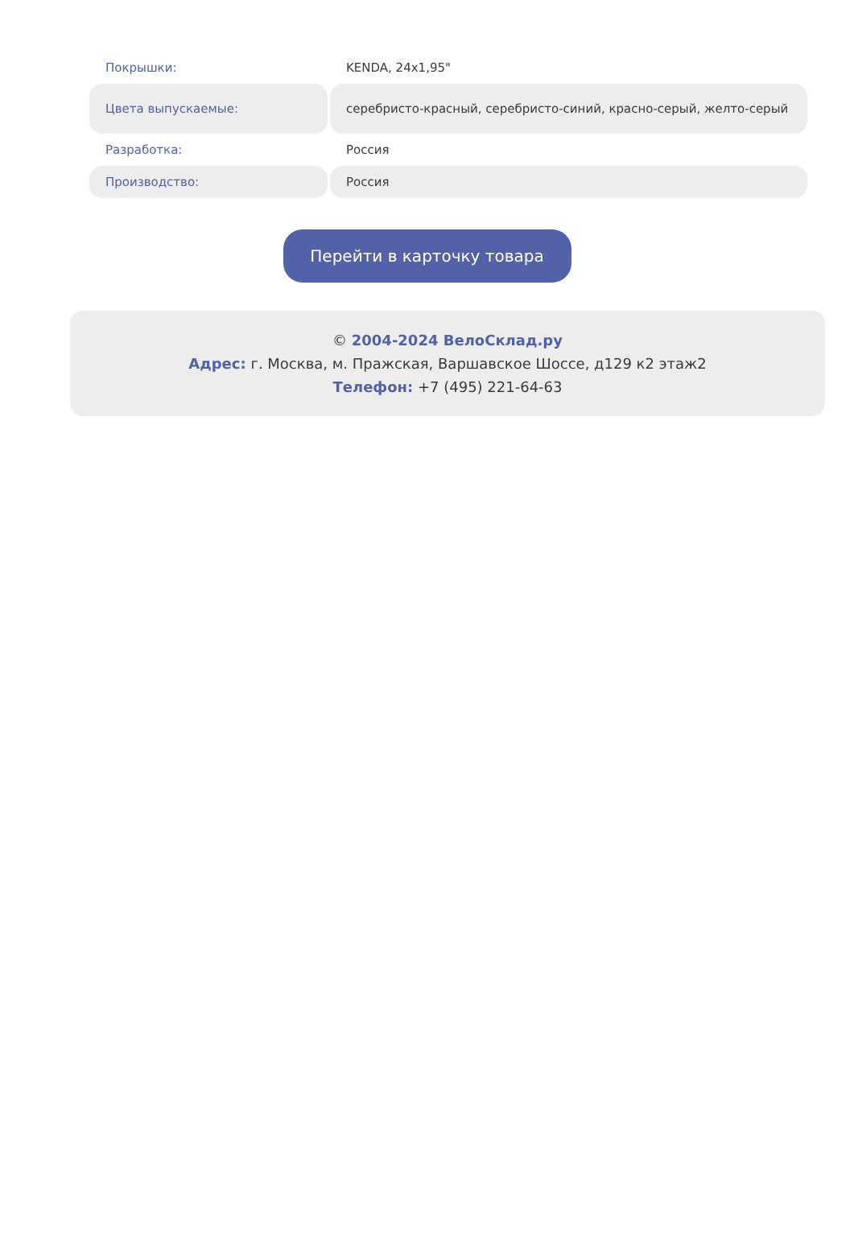| Покрышки: | KENDA, 24x1,95" |
| Цвета выпускаемые: | серебристо-красный, серебристо-синий, красно-серый, желто-серый |
| Разработка: | Россия |
| Производство: | Россия |
Перейти в карточку товара
© 2004-2024 ВелоСклад.ру
Адрес: г. Москва, м. Пражская, Варшавское Шоссе, д129 к2 этаж2
Телефон: +7 (495) 221-64-63